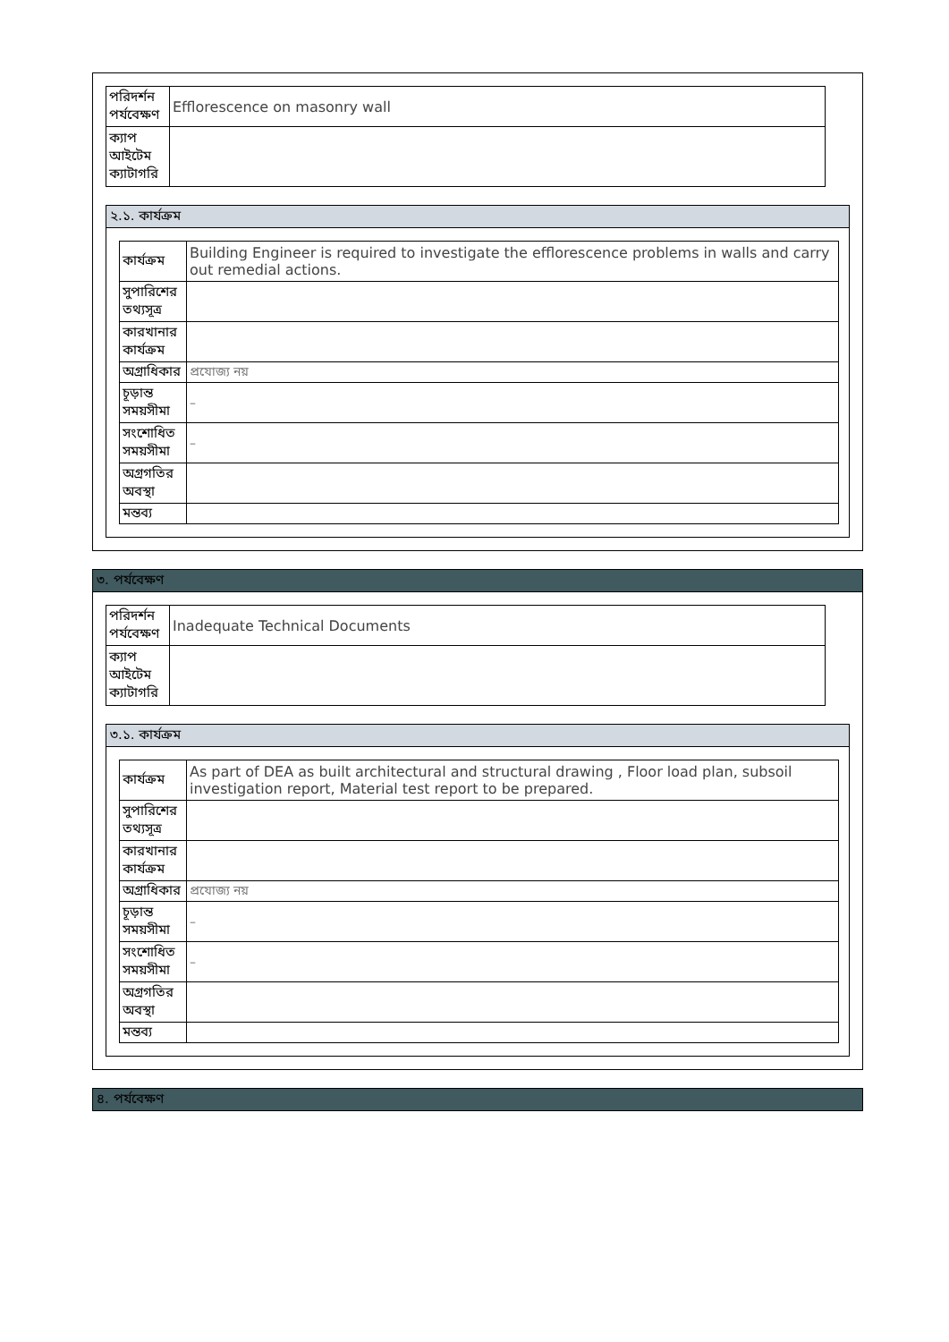| পরিদর্শন পর্যবেক্ষণ | Efflorescence on masonry wall |
| ক্যাপ আইটেম ক্যাটাগরি | |
২.১. কার্যক্রম
| কার্যক্রম | Building Engineer is required to investigate the efflorescence problems in walls and carry out remedial actions. |
| সুপারিশের তথ্যসূত্র | |
| কারখানার কার্যক্রম | |
| অগ্রাধিকার | প্রযোজ্য নয় |
| চূড়ান্ত সময়সীমা | – |
| সংশোধিত সময়সীমা | – |
| অগ্রগতির অবস্থা | |
| মন্তব্য | |
৩. পর্যবেক্ষণ
| পরিদর্শন পর্যবেক্ষণ | Inadequate Technical Documents |
| ক্যাপ আইটেম ক্যাটাগরি | |
৩.১. কার্যক্রম
| কার্যক্রম | As part of DEA as built architectural and structural drawing , Floor load plan, subsoil investigation report, Material test report to be prepared. |
| সুপারিশের তথ্যসূত্র | |
| কারখানার কার্যক্রম | |
| অগ্রাধিকার | প্রযোজ্য নয় |
| চূড়ান্ত সময়সীমা | – |
| সংশোধিত সময়সীমা | – |
| অগ্রগতির অবস্থা | |
| মন্তব্য | |
৪. পর্যবেক্ষণ